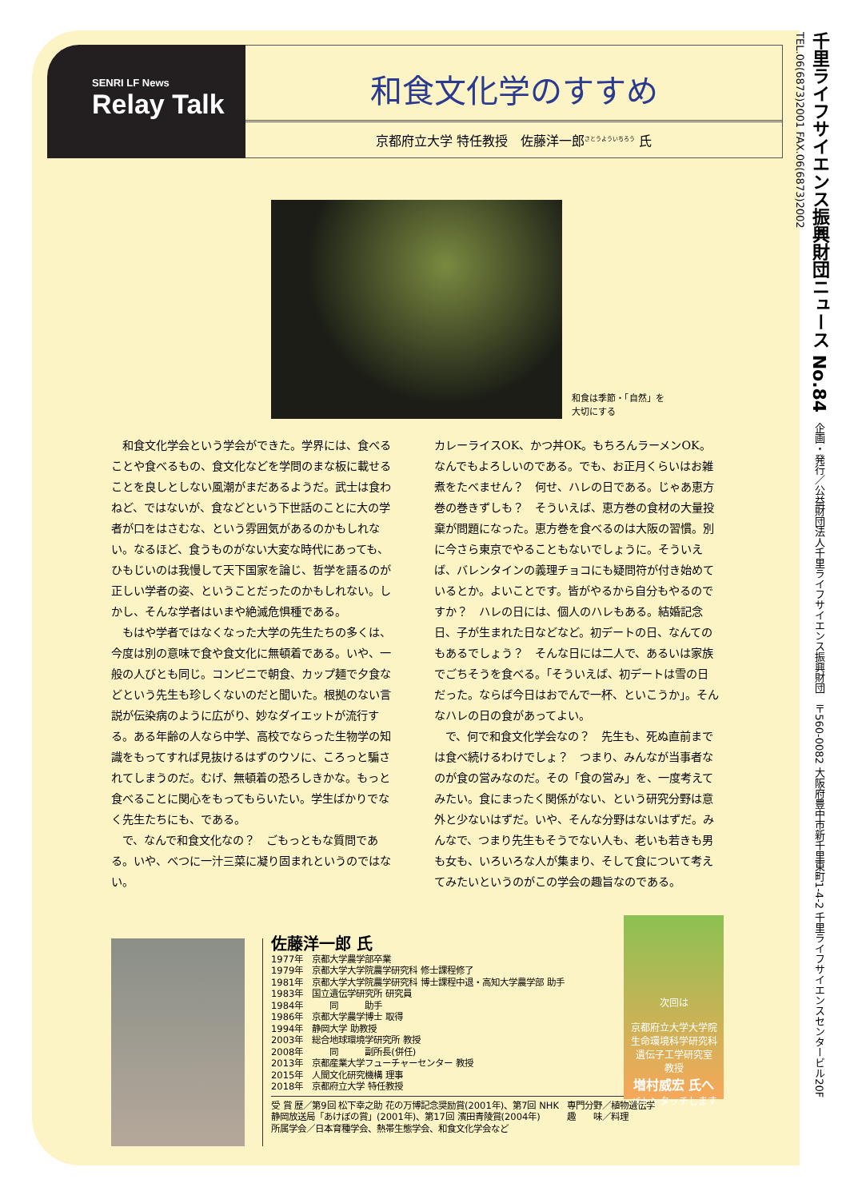SENRI LF News
Relay Talk
和食文化学のすすめ
京都府立大学 特任教授　佐藤洋一郎<sup>さとうよういちろう</sup> 氏
和食は季節・「自然」を
大切にする
　和食文化学会という学会ができた。学界には、食べることや食べるもの、食文化などを学問のまな板に載せることを良しとしない風潮がまだあるようだ。武士は食わねど、ではないが、食などという下世話のことに大の学者が口をはさむな、という雰囲気があるのかもしれない。なるほど、食うものがない大変な時代にあっても、ひもじいのは我慢して天下国家を論じ、哲学を語るのが正しい学者の姿、ということだったのかもしれない。しかし、そんな学者はいまや絶滅危惧種である。
　もはや学者ではなくなった大学の先生たちの多くは、今度は別の意味で食や食文化に無頓着である。いや、一般の人びとも同じ。コンビニで朝食、カップ麺で夕食などという先生も珍しくないのだと聞いた。根拠のない言説が伝染病のように広がり、妙なダイエットが流行する。ある年齢の人なら中学、高校でならった生物学の知識をもってすれば見抜けるはずのウソに、ころっと騙されてしまうのだ。むげ、無頓着の恐ろしきかな。もっと食べることに関心をもってもらいたい。学生ばかりでなく先生たちにも、である。
　で、なんで和食文化なの？　ごもっともな質問である。いや、べつに一汁三菜に凝り固まれというのではない。
カレーライスOK、かつ丼OK。もちろんラーメンOK。なんでもよろしいのである。でも、お正月くらいはお雑煮をたべません？　何せ、ハレの日である。じゃあ恵方巻の巻きずしも？　そういえば、恵方巻の食材の大量投棄が問題になった。恵方巻を食べるのは大阪の習慣。別に今さら東京でやることもないでしょうに。そういえば、バレンタインの義理チョコにも疑問符が付き始めているとか。よいことです。皆がやるから自分もやるのですか？　ハレの日には、個人のハレもある。結婚記念日、子が生まれた日などなど。初デートの日、なんてのもあるでしょう？　そんな日には二人で、あるいは家族でごちそうを食べる。「そういえば、初デートは雪の日だった。ならば今日はおでんで一杯、といこうか」。そんなハレの日の食があってよい。
　で、何で和食文化学会なの？　先生も、死ぬ直前までは食べ続けるわけでしょ？　つまり、みんなが当事者なのが食の営みなのだ。その「食の営み」を、一度考えてみたい。食にまったく関係がない、という研究分野は意外と少ないはずだ。いや、そんな分野はないはずだ。みんなで、つまり先生もそうでない人も、老いも若きも男も女も、いろいろな人が集まり、そして食について考えてみたいというのがこの学会の趣旨なのである。
佐藤洋一郎 氏
1977年　京都大学農学部卒業
1979年　京都大学大学院農学研究科 修士課程修了
1981年　京都大学大学院農学研究科 博士課程中退・高知大学農学部 助手
1983年　国立遺伝学研究所 研究員
1984年　　　同　　　助手
1986年　京都大学農学博士 取得
1994年　静岡大学 助教授
2003年　総合地球環境学研究所 教授
2008年　　　同　　　副所長(併任)
2013年　京都産業大学フューチャーセンター 教授
2015年　人間文化研究機構 理事
2018年　京都府立大学 特任教授
受 賞 歴／第9回 松下幸之助 花の万博記念奨励賞(2001年)、第7回 NHK静岡放送局「あけぼの賞」(2001年)、第17回 濱田青陵賞(2004年)
専門分野／植物遺伝学
趣　　味／料理
所属学会／日本育種学会、熱帯生態学会、和食文化学会など
次回は
京都府立大学大学院
生命環境科学研究科
遺伝子工学研究室
教授
増村威宏 氏へ
バトンタッチします
千里ライフサイエンス振興財団ニュース No.84　企画・発行／公益財団法人千里ライフサイエンス振興財団　〒560-0082 大阪府豊中市新千里東町1-4-2 千里ライフサイエンスセンタービル20F　TEL.06(6873)2001 FAX.06(6873)2002